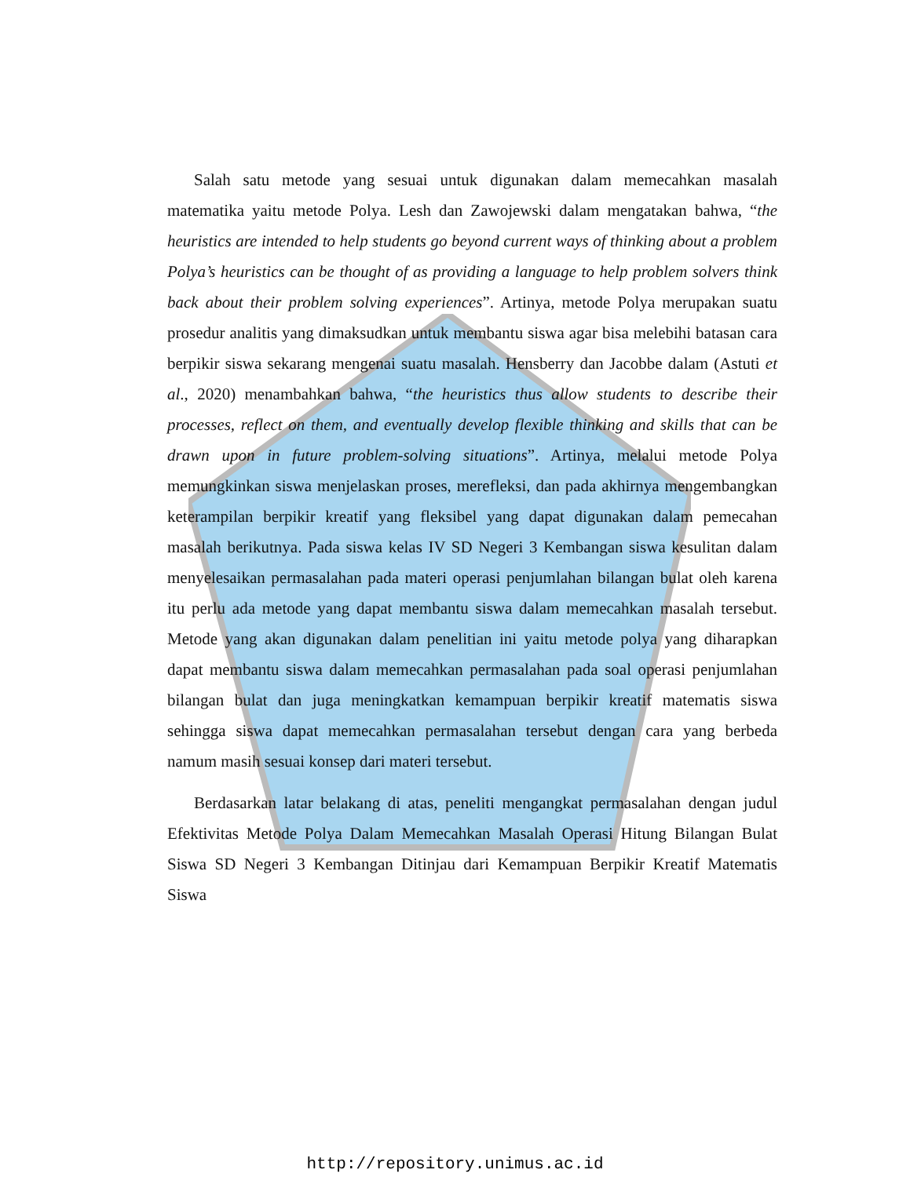Salah satu metode yang sesuai untuk digunakan dalam memecahkan masalah matematika yaitu metode Polya. Lesh dan Zawojewski dalam mengatakan bahwa, “the heuristics are intended to help students go beyond current ways of thinking about a problem Polya’s heuristics can be thought of as providing a language to help problem solvers think back about their problem solving experiences”. Artinya, metode Polya merupakan suatu prosedur analitis yang dimaksudkan untuk membantu siswa agar bisa melebihi batasan cara berpikir siswa sekarang mengenai suatu masalah. Hensberry dan Jacobbe dalam (Astuti et al., 2020) menambahkan bahwa, “the heuristics thus allow students to describe their processes, reflect on them, and eventually develop flexible thinking and skills that can be drawn upon in future problem-solving situations”. Artinya, melalui metode Polya memungkinkan siswa menjelaskan proses, merefleksi, dan pada akhirnya mengembangkan keterampilan berpikir kreatif yang fleksibel yang dapat digunakan dalam pemecahan masalah berikutnya. Pada siswa kelas IV SD Negeri 3 Kembangan siswa kesulitan dalam menyelesaikan permasalahan pada materi operasi penjumlahan bilangan bulat oleh karena itu perlu ada metode yang dapat membantu siswa dalam memecahkan masalah tersebut. Metode yang akan digunakan dalam penelitian ini yaitu metode polya yang diharapkan dapat membantu siswa dalam memecahkan permasalahan pada soal operasi penjumlahan bilangan bulat dan juga meningkatkan kemampuan berpikir kreatif matematis siswa sehingga siswa dapat memecahkan permasalahan tersebut dengan cara yang berbeda namum masih sesuai konsep dari materi tersebut.
Berdasarkan latar belakang di atas, peneliti mengangkat permasalahan dengan judul Efektivitas Metode Polya Dalam Memecahkan Masalah Operasi Hitung Bilangan Bulat Siswa SD Negeri 3 Kembangan Ditinjau dari Kemampuan Berpikir Kreatif Matematis Siswa
http://repository.unimus.ac.id